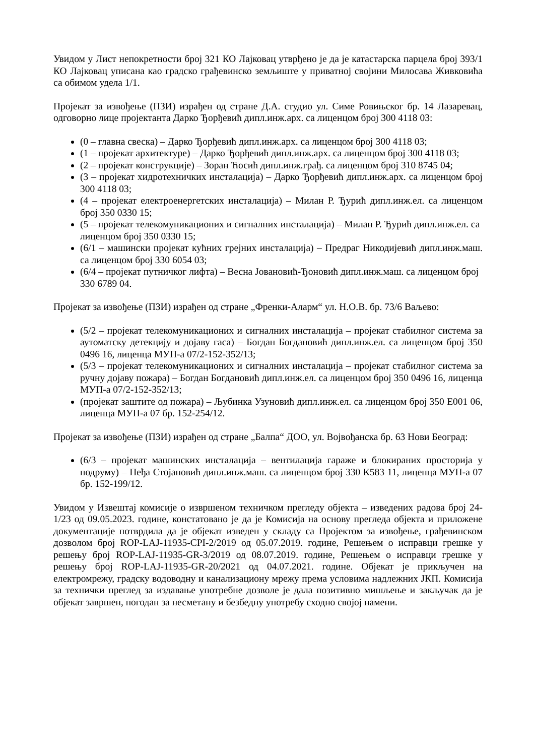Увидом у Лист непокретности број 321 КО Лајковац утврђено је да је катастарска парцела број 393/1 КО Лајковац уписана као градско грађевинско земљиште у приватној својини Милосава Живковића са обимом удела 1/1.
Пројекат за извођење (ПЗИ) израђен од стране Д.А. студио ул. Симе Ровињског бр. 14 Лазаревац, одговорно лице пројектанта Дарко Ђорђевић дипл.инж.арх. са лиценцом број 300 4118 03:
(0 – главна свеска) – Дарко Ђорђевић дипл.инж.арх. са лиценцом број 300 4118 03;
(1 – пројекат архитектуре) – Дарко Ђорђевић дипл.инж.арх. са лиценцом број 300 4118 03;
(2 – пројекат конструкције) – Зоран Ћосић дипл.инж.грађ. са лиценцом број 310 8745 04;
(3 – пројекат хидротехничких инсталација) – Дарко Ђорђевић дипл.инж.арх. са лиценцом број 300 4118 03;
(4 – пројекат електроенергетских инсталација) – Милан Р. Ђурић дипл.инж.ел. са лиценцом број 350 0330 15;
(5 – пројекат телекомуникационих и сигналних инсталација) – Милан Р. Ђурић дипл.инж.ел. са лиценцом број 350 0330 15;
(6/1 – машински пројекат кућних грејних инсталација) – Предраг Никодијевић дипл.инж.маш. са лиценцом број 330 6054 03;
(6/4 – пројекат путничког лифта) – Весна Јовановић-Ђоновић дипл.инж.маш. са лиценцом број 330 6789 04.
Пројекат за извођење (ПЗИ) израђен од стране „Френки-Аларм“ ул. Н.О.В. бр. 73/6 Ваљево:
(5/2 – пројекат телекомуникационих и сигналних инсталација – пројекат стабилног система за аутоматску детекцију и дојаву гаса) – Богдан Богдановић дипл.инж.ел. са лиценцом број 350 0496 16, лиценца МУП-а 07/2-152-352/13;
(5/3 – пројекат телекомуникационих и сигналних инсталација – пројекат стабилног система за ручну дојаву пожара) – Богдан Богдановић дипл.инж.ел. са лиценцом број 350 0496 16, лиценца МУП-а 07/2-152-352/13;
(пројекат заштите од пожара) – Љубинка Узуновић дипл.инж.ел. са лиценцом број 350 Е001 06, лиценца МУП-а 07 бр. 152-254/12.
Пројекат за извођење (ПЗИ) израђен од стране „Балпа“ ДОО, ул. Војвођанска бр. 63 Нови Београд:
(6/3 – пројекат машинских инсталација – вентилација гараже и блокираних просторија у подруму) – Пеђа Стојановић дипл.инж.маш. са лиценцом број 330 К583 11, лиценца МУП-а 07 бр. 152-199/12.
Увидом у Извештај комисије о извршеном техничком прегледу објекта – изведених радова број 24-1/23 од 09.05.2023. године, констатовано је да је Комисија на основу прегледа објекта и приложене документације потврдила да је објекат изведен у складу са Пројектом за извођење, грађевинском дозволом број ROP-LAJ-11935-CPI-2/2019 од 05.07.2019. године, Решењем о исправци грешке у решењу број ROP-LAJ-11935-GR-3/2019 од 08.07.2019. године, Решењем о исправци грешке у решењу број ROP-LAJ-11935-GR-20/2021 од 04.07.2021. године. Објекат је прикључен на електромрежу, градску водоводну и канализациону мрежу према условима надлежних ЈКП. Комисија за технички преглед за издавање употребне дозволе је дала позитивно мишљење и закључак да је објекат завршен, погодан за несметану и безбедну употребу сходно својој намени.